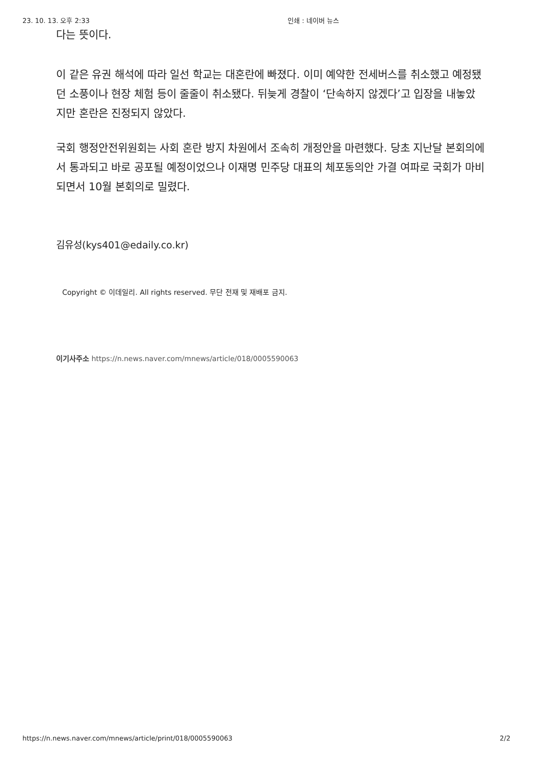23. 10. 13. 오후 2:33 인쇄 : 네이버 뉴스
다는 뜻이다.
이 같은 유권 해석에 따라 일선 학교는 대혼란에 빠졌다. 이미 예약한 전세버스를 취소했고 예정됐던 소풍이나 현장 체험 등이 줄줄이 취소됐다. 뒤늦게 경찰이 ‘단속하지 않겠다’고 입장을 내놓았지만 혼란은 진정되지 않았다.
국회 행정안전위원회는 사회 혼란 방지 차원에서 조속히 개정안을 마련했다. 당초 지난달 본회의에서 통과되고 바로 공포될 예정이었으나 이재명 민주당 대표의 체포동의안 가결 여파로 국회가 마비되면서 10월 본회의로 밀렸다.
김유성(kys401@edaily.co.kr)
Copyright © 이데일리. All rights reserved. 무단 전재 및 재배포 금지.
이기사주소 https://n.news.naver.com/mnews/article/018/0005590063
https://n.news.naver.com/mnews/article/print/018/0005590063 2/2